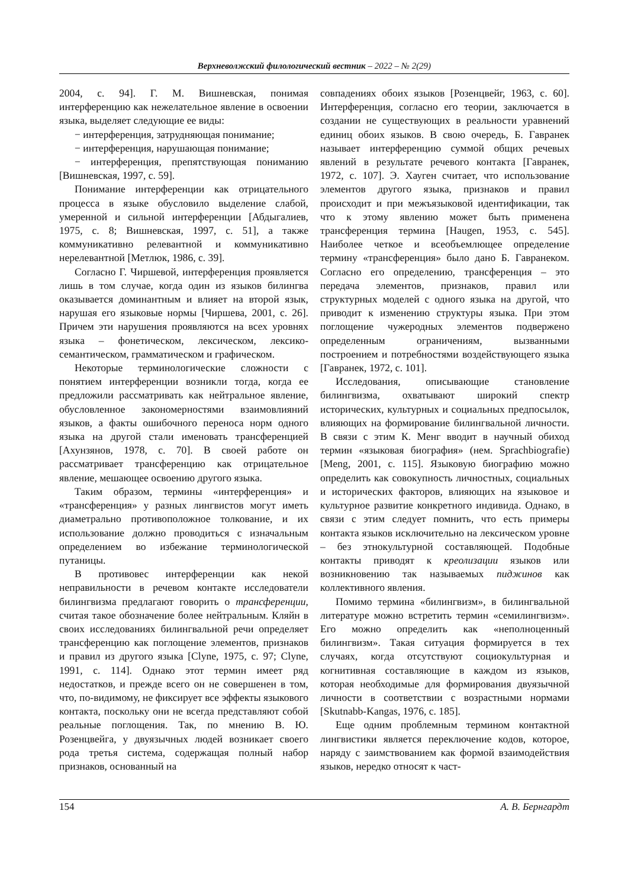Верхневолжский филологический вестник – 2022 – № 2(29)
2004, с. 94]. Г. М. Вишневская, понимая интерференцию как нежелательное явление в освоении языка, выделяет следующие ее виды:
− интерференция, затрудняющая понимание;
− интерференция, нарушающая понимание;
− интерференция, препятствующая пониманию [Вишневская, 1997, с. 59].
Понимание интерференции как отрицательного процесса в языке обусловило выделение слабой, умеренной и сильной интерференции [Абдыгалиев, 1975, с. 8; Вишневская, 1997, с. 51], а также коммуникативно релевантной и коммуникативно нерелевантной [Метлюк, 1986, с. 39].
Согласно Г. Чиршевой, интерференция проявляется лишь в том случае, когда один из языков билингва оказывается доминантным и влияет на второй язык, нарушая его языковые нормы [Чиршева, 2001, с. 26]. Причем эти нарушения проявляются на всех уровнях языка – фонетическом, лексическом, лексико-семантическом, грамматическом и графическом.
Некоторые терминологические сложности с понятием интерференции возникли тогда, когда ее предложили рассматривать как нейтральное явление, обусловленное закономерностями взаимовлияний языков, а факты ошибочного переноса норм одного языка на другой стали именовать трансференцией [Ахунзянов, 1978, с. 70]. В своей работе он рассматривает трансференцию как отрицательное явление, мешающее освоению другого языка.
Таким образом, термины «интерференция» и «трансференция» у разных лингвистов могут иметь диаметрально противоположное толкование, и их использование должно проводиться с изначальным определением во избежание терминологической путаницы.
В противовес интерференции как некой неправильности в речевом контакте исследователи билингвизма предлагают говорить о трансференции, считая такое обозначение более нейтральным. Кляйн в своих исследованиях билингвальной речи определяет трансференцию как поглощение элементов, признаков и правил из другого языка [Clyne, 1975, с. 97; Clyne, 1991, с. 114]. Однако этот термин имеет ряд недостатков, и прежде всего он не совершенен в том, что, по-видимому, не фиксирует все эффекты языкового контакта, поскольку они не всегда представляют собой реальные поглощения. Так, по мнению В. Ю. Розенцвейга, у двуязычных людей возникает своего рода третья система, содержащая полный набор признаков, основанный на
совпадениях обоих языков [Розенцвейг, 1963, с. 60]. Интерференция, согласно его теории, заключается в создании не существующих в реальности уравнений единиц обоих языков. В свою очередь, Б. Гавранек называет интерференцию суммой общих речевых явлений в результате речевого контакта [Гавранек, 1972, с. 107]. Э. Хауген считает, что использование элементов другого языка, признаков и правил происходит и при межъязыковой идентификации, так что к этому явлению может быть применена трансференция термина [Haugen, 1953, с. 545]. Наиболее четкое и всеобъемлющее определение термину «трансференция» было дано Б. Гавранеком. Согласно его определению, трансференция – это передача элементов, признаков, правил или структурных моделей с одного языка на другой, что приводит к изменению структуры языка. При этом поглощение чужеродных элементов подвержено определенным ограничениям, вызванными построением и потребностями воздействующего языка [Гавранек, 1972, с. 101].
Исследования, описывающие становление билингвизма, охватывают широкий спектр исторических, культурных и социальных предпосылок, влияющих на формирование билингвальной личности. В связи с этим К. Менг вводит в научный обиход термин «языковая биография» (нем. Sprachbiografie) [Meng, 2001, с. 115]. Языковую биографию можно определить как совокупность личностных, социальных и исторических факторов, влияющих на языковое и культурное развитие конкретного индивида. Однако, в связи с этим следует помнить, что есть примеры контакта языков исключительно на лексическом уровне – без этнокультурной составляющей. Подобные контакты приводят к креолизации языков или возникновению так называемых пиджинов как коллективного явления.
Помимо термина «билингвизм», в билингвальной литературе можно встретить термин «семилингвизм». Его можно определить как «неполноценный билингвизм». Такая ситуация формируется в тех случаях, когда отсутствуют социокультурная и когнитивная составляющие в каждом из языков, которая необходимые для формирования двуязычной личности в соответствии с возрастными нормами [Skutnabb-Kangas, 1976, с. 185].
Еще одним проблемным термином контактной лингвистики является переключение кодов, которое, наряду с заимствованием как формой взаимодействия языков, нередко относят к част-
154 А. В. Бернгардт